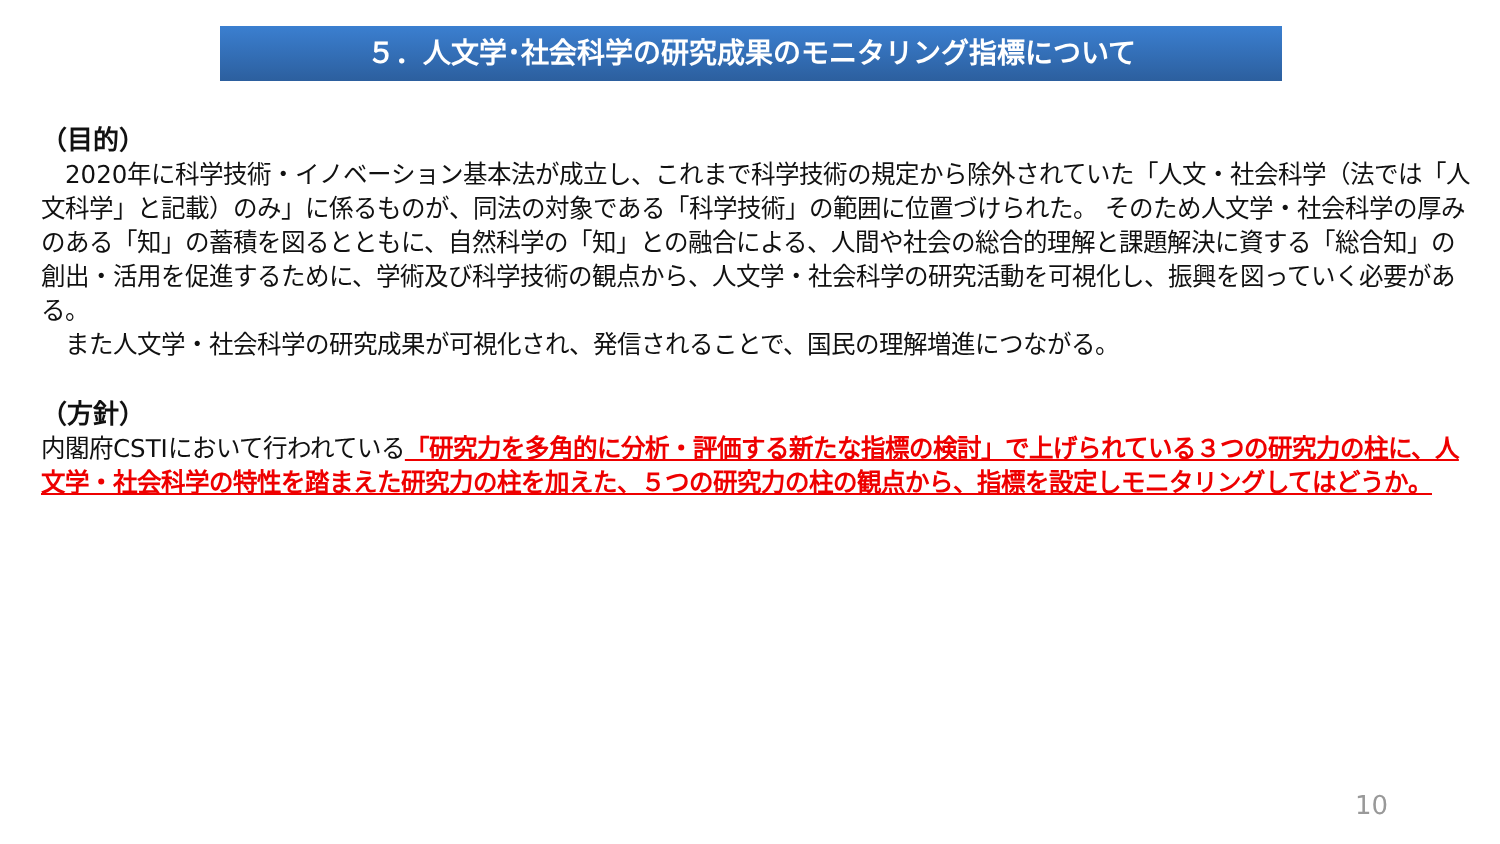５．人文学･社会科学の研究成果のモニタリング指標について
（目的）
　2020年に科学技術・イノベーション基本法が成立し、これまで科学技術の規定から除外されていた「人文・社会科学（法では「人文科学」と記載）のみ」に係るものが、同法の対象である「科学技術」の範囲に位置づけられた。 そのため人文学・社会科学の厚みのある「知」の蓄積を図るとともに、自然科学の「知」との融合による、人間や社会の総合的理解と課題解決に資する「総合知」の創出・活用を促進するために、学術及び科学技術の観点から、人文学・社会科学の研究活動を可視化し、振興を図っていく必要がある。
　また人文学・社会科学の研究成果が可視化され、発信されることで、国民の理解増進につながる。
（方針）
内閣府CSTIにおいて行われている「研究力を多角的に分析・評価する新たな指標の検討」で上げられている３つの研究力の柱に、人文学・社会科学の特性を踏まえた研究力の柱を加えた、５つの研究力の柱の観点から、指標を設定しモニタリングしてはどうか。
10